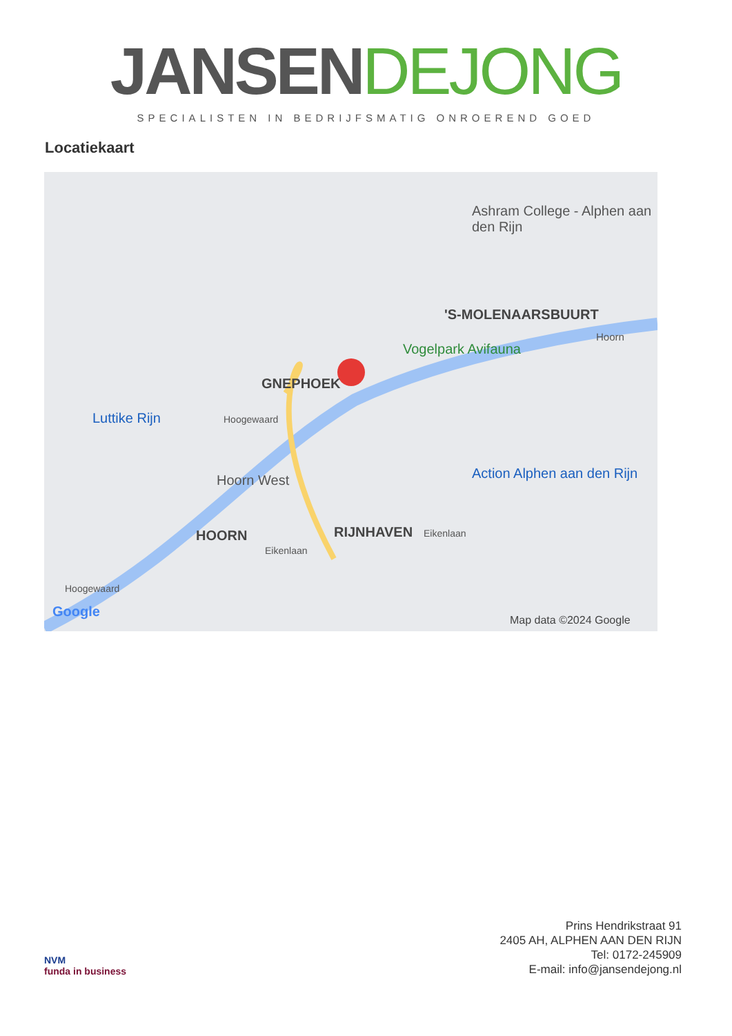JANSEN DEJONG
SPECIALISTEN IN BEDRIJFSMATIG ONROEREND GOED
Locatiekaart
Ashram College - Alphen aan den Rijn
'S-MOLENAARSBUURT
Vogelpark Avifauna
Hoorn
GNEPHOEK
Luttike Rijn Hoogewaard
Hoorn West Action Alphen aan den Rijn
HOORN RIJNHAVEN
Eikenlaan
Eikenlaan
Hoogewaard
Google
Map data ©2024 Google
NVM
funda in business
Prins Hendrikstraat 91
2405 AH, ALPHEN AAN DEN RIJN
Tel: 0172-245909
E-mail: info@jansendejong.nl